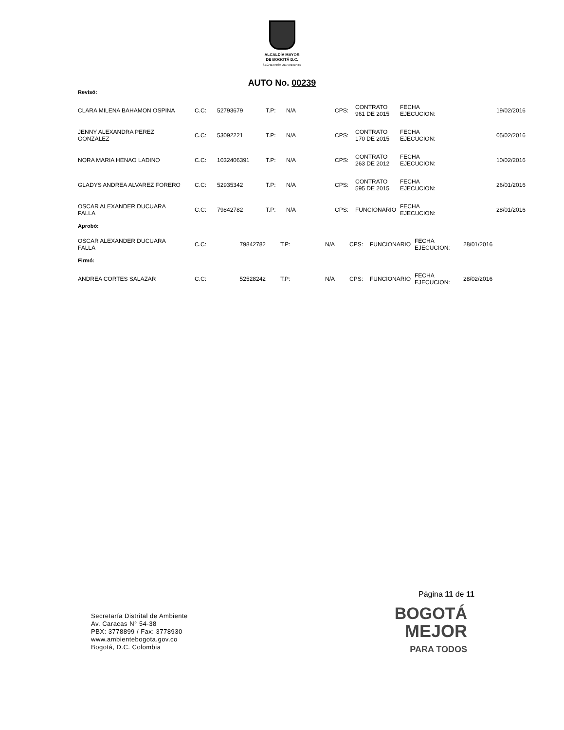ALCALDÍA MAYOR
DE BOGOTÁ D.C.
SECRETARÍA DE AMBIENTE
AUTO No. 00239
Revisó:
| CLARA MILENA BAHAMON OSPINA | C.C: | 52793679 | T.P: | N/A | CPS: | CONTRATO 961 DE 2015 | FECHA EJECUCION: | 19/02/2016 |
| JENNY ALEXANDRA PEREZ GONZALEZ | C.C: | 53092221 | T.P: | N/A | CPS: | CONTRATO 170 DE 2015 | FECHA EJECUCION: | 05/02/2016 |
| NORA MARIA HENAO LADINO | C.C: | 1032406391 | T.P: | N/A | CPS: | CONTRATO 263 DE 2012 | FECHA EJECUCION: | 10/02/2016 |
| GLADYS ANDREA ALVAREZ FORERO | C.C: | 52935342 | T.P: | N/A | CPS: | CONTRATO 595 DE 2015 | FECHA EJECUCION: | 26/01/2016 |
| OSCAR ALEXANDER DUCUARA FALLA | C.C: | 79842782 | T.P: | N/A | CPS: | FUNCIONARIO | FECHA EJECUCION: | 28/01/2016 |
Aprobó:
| OSCAR ALEXANDER DUCUARA FALLA | C.C: | 79842782 | T.P: | N/A | CPS: | FUNCIONARIO | FECHA EJECUCION: | 28/01/2016 |
Firmó:
| ANDREA CORTES SALAZAR | C.C: | 52528242 | T.P: | N/A | CPS: | FUNCIONARIO | FECHA EJECUCION: | 28/02/2016 |
Página 11 de 11
Secretaría Distrital de Ambiente
Av. Caracas N° 54-38
PBX: 3778899 / Fax: 3778930
www.ambientebogota.gov.co
Bogotá, D.C. Colombia
BOGOTÁ
MEJOR
PARA TODOS